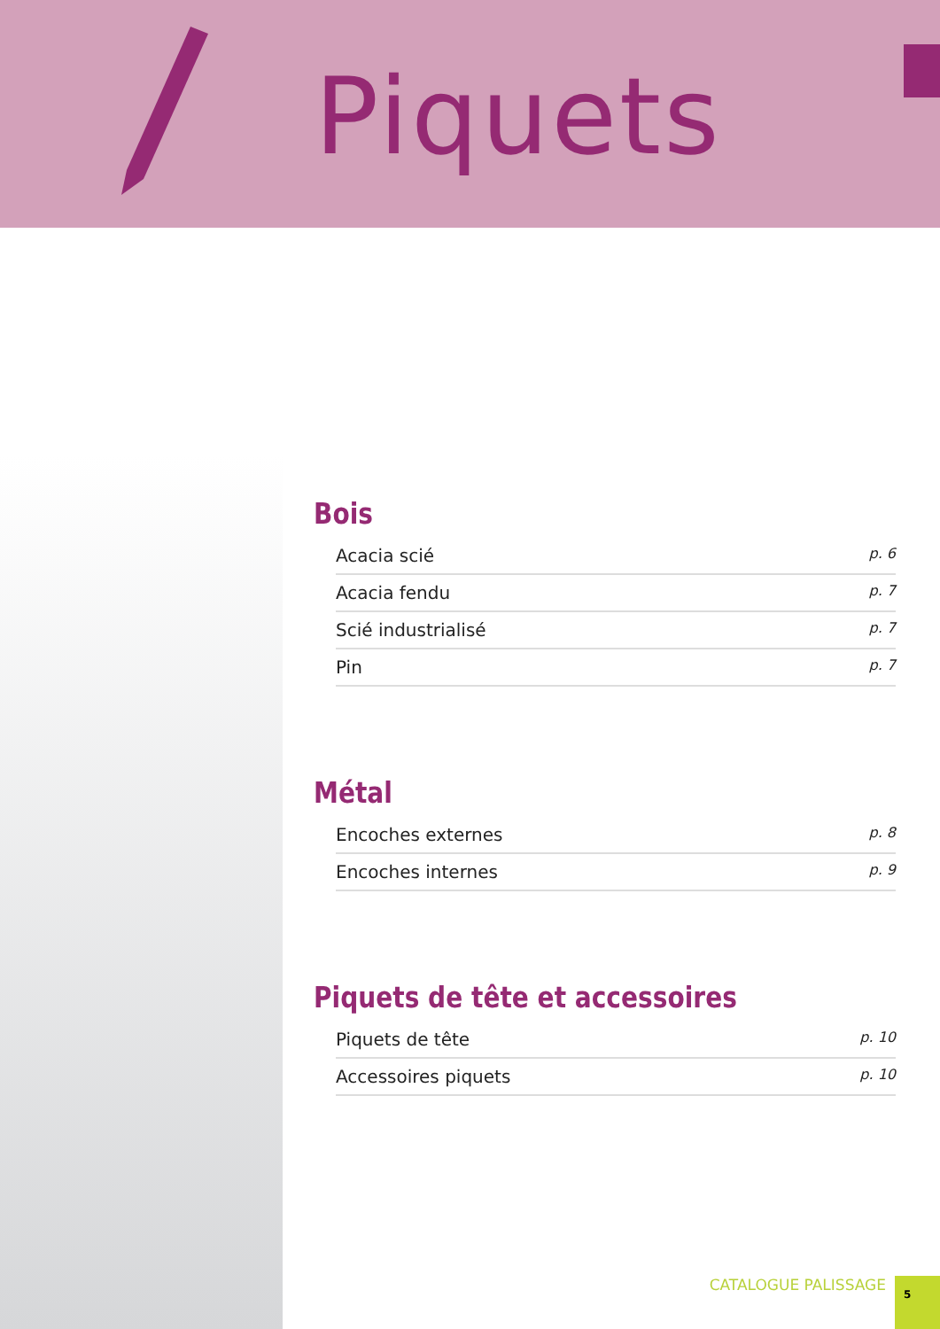Piquets
Bois
Acacia scié p. 6
Acacia fendu p. 7
Scié industrialisé p. 7
Pin p. 7
Métal
Encoches externes p. 8
Encoches internes p. 9
Piquets de tête et accessoires
Piquets de tête p. 10
Accessoires piquets p. 10
CATALOGUE PALISSAGE
5